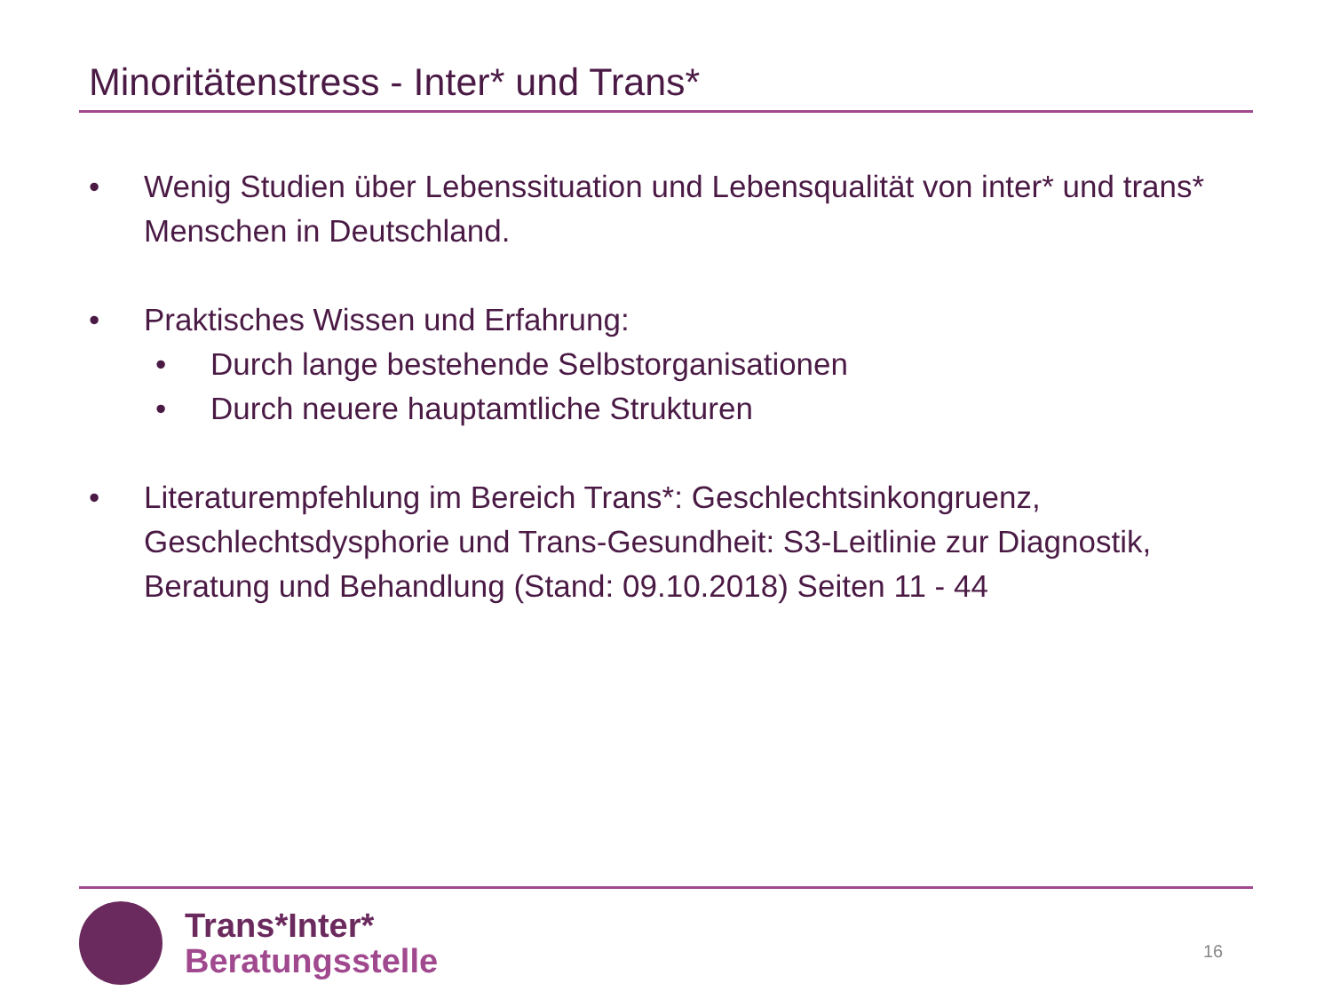Minoritätenstress - Inter* und Trans*
• Wenig Studien über Lebenssituation und Lebensqualität von inter* und trans* Menschen in Deutschland.
• Praktisches Wissen und Erfahrung:
• Durch lange bestehende Selbstorganisationen
• Durch neuere hauptamtliche Strukturen
• Literaturempfehlung im Bereich Trans*: Geschlechtsinkongruenz, Geschlechtsdysphorie und Trans-Gesundheit: S3-Leitlinie zur Diagnostik, Beratung und Behandlung (Stand: 09.10.2018) Seiten 11 - 44
Trans*Inter*
Beratungsstelle
16